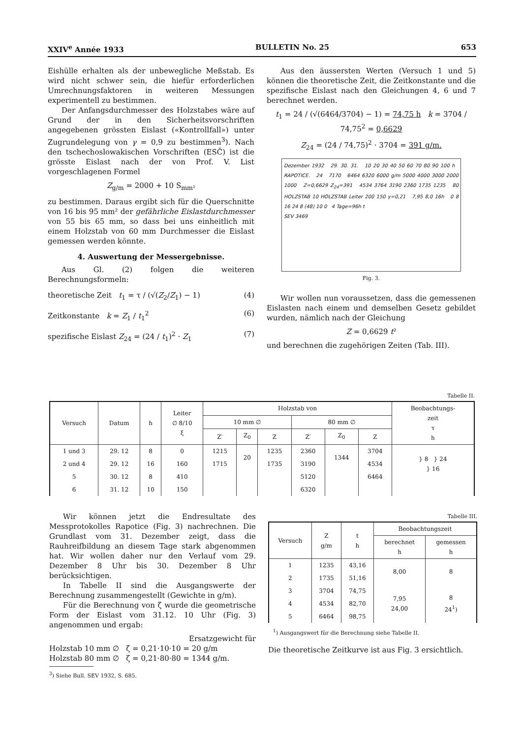XXIV<sup>e</sup> Année 1933 BULLETIN No. 25 653
Eishülle erhalten als der unbewegliche Meßstab. Es wird nicht schwer sein, die hiefür erforderlichen Umrechnungsfaktoren in weiteren Messungen experimentell zu bestimmen.
Der Anfangsdurchmesser des Holzstabes wäre auf Grund der in den Sicherheitsvorschriften angegebenen grössten Eislast («Kontrollfall») unter Zugrundelegung von γ = 0,9 zu bestimmen<sup>3</sup>). Nach den tschechoslowakischen Vorschriften (ESČ) ist die grösste Eislast nach der von Prof. V. List vorgeschlagenen Formel
Z<sub>g/m</sub> = 2000 + 10 S<sub>mm²</sub>
zu bestimmen. Daraus ergibt sich für die Querschnitte von 16 bis 95 mm² der gefährliche Eislastdurchmesser von 55 bis 65 mm, so dass bei uns einheitlich mit einem Holzstab von 60 mm Durchmesser die Eislast gemessen werden könnte.
4. Auswertung der Messergebnisse.
Aus Gl. (2) folgen die weiteren Berechnungsformeln:
theoretische Zeit t<sub>1</sub> = τ / (√(Z<sub>2</sub>/Z<sub>1</sub>) − 1) (4)
Zeitkonstante k = Z<sub>1</sub> / t<sub>1</sub><sup>2</sup> (6)
spezifische Eislast Z<sub>24</sub> = (24 / t<sub>1</sub>)<sup>2</sup> · Z<sub>1</sub> (7)
Aus den äussersten Werten (Versuch 1 und 5) können die theoretische Zeit, die Zeitkonstante und die spezifische Eislast nach den Gleichungen 4, 6 und 7 berechnet werden.
t<sub>1</sub> = 24 / (√(6464/3704) − 1) = 74,75 h k = 3704 / 74,75<sup>2</sup> = 0,6629
Z<sub>24</sub> = (24 / 74,75)<sup>2</sup> · 3704 = 391 g/m.
Dezember 1932 29. 30. 31. 10 20 30 40 50 60 70 80 90 100 h RAPOTICE. 24 7170 6464 6320 6000 g/m 5000 4000 3000 2000 1000 Z=0,6629 Z<sub>24</sub>=391 4534 3764 3190 2360 1735 1235 80 HOLZSTAB 10 HOLZSTAB Leiter 200 150 γ=0,21 7,95 8,0 16h 0 8 16 24 8 (48) 10 0 4 Tage=96h t
SEV 3469
Fig. 3.
Wir wollen nun voraussetzen, dass die gemessenen Eislasten nach einem und demselben Gesetz gebildet wurden, nämlich nach der Gleichung
Z = 0,6629 t²
und berechnen die zugehörigen Zeiten (Tab. III).
Tabelle II.
| Versuch | Datum | h | Leiter ∅ 8/10 ξ | Holzstab von | | | | | | Beobachtungs- zeit τ h |
| --- | --- | --- | --- | --- | --- | --- | --- | --- | --- | --- |
| | | | | 10 mm ∅ | | | 80 mm ∅ | | | |
| | | | | Z′ | Z<sub>0</sub> | Z | Z′ | Z<sub>0</sub> | Z | |
| 1 und 3 | 29. 12 | 8 | 0 | 1215 | 20 | 1235 | 2360 | 1344 | 3704 | } 8 } 24 } 16 |
| 2 und 4 | 29. 12 | 16 | 160 | 1715 | | 1735 | 3190 | | 4534 | |
| 5 | 30. 12 | 8 | 410 | | | | 5120 | | 6464 | |
| 6 | 31. 12 | 10 | 150 | | | | 6320 | | | |
Wir können jetzt die Endresultate des Messprotokolles Rapotice (Fig. 3) nachrechnen. Die Grundlast vom 31. Dezember zeigt, dass die Rauhreifbildung an diesem Tage stark abgenommen hat. Wir wollen daher nur den Verlauf vom 29. Dezember 8 Uhr bis 30. Dezember 8 Uhr berücksichtigen.
In Tabelle II sind die Ausgangswerte der Berechnung zusammengestellt (Gewichte in g/m).
Für die Berechnung von ζ wurde die geometrische Form der Eislast vom 31.12. 10 Uhr (Fig. 3) angenommen und ergab:
Ersatzgewicht für
Holzstab 10 mm ∅ ζ = 0,21·10·10 = 20 g/m
Holzstab 80 mm ∅ ζ = 0,21·80·80 = 1344 g/m.
<sup>3</sup>) Siehe Bull. SEV 1932, S. 685.
Tabelle III.
| Versuch | Z g/m | t h | Beobachtungszeit | |
| --- | --- | --- | --- | --- |
| | | | berechnet h | gemessen h |
| 1 | 1235 | 43,16 | 8,00 | 8 |
| 2 | 1735 | 51,16 | | |
| 3 | 3704 | 74,75 | 7,95 24,00 | 8 24<sup>1</sup>) |
| 4 | 4534 | 82,70 | | |
| 5 | 6464 | 98,75 | | |
<sup>1</sup>) Ausgangswert für die Berechnung siehe Tabelle II.
Die theoretische Zeitkurve ist aus Fig. 3 ersichtlich.